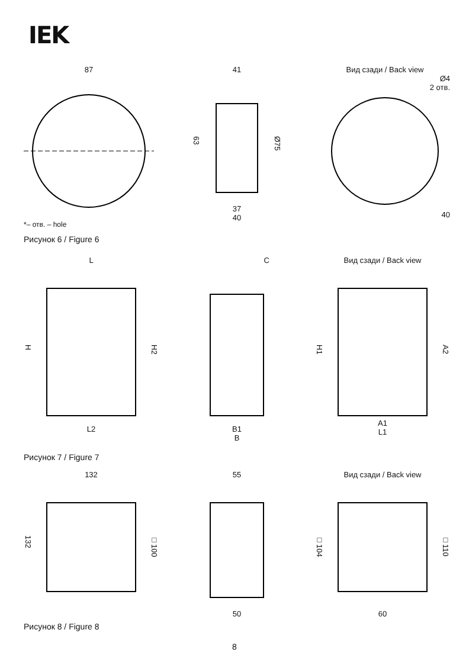IEK
87
63
41
37
40
Ø75
Вид сзади / Back view
Ø4
2 отв.
40
*– отв. – hole
Рисунок 6 / Figure 6
H
L
L2
H2
C
B1
B
H1
Вид сзади / Back view
A1
L1
A2
Рисунок 7 / Figure 7
132
132
□100
55
50
□104
Вид сзади / Back view
60
□110
Рисунок 8 / Figure 8
8